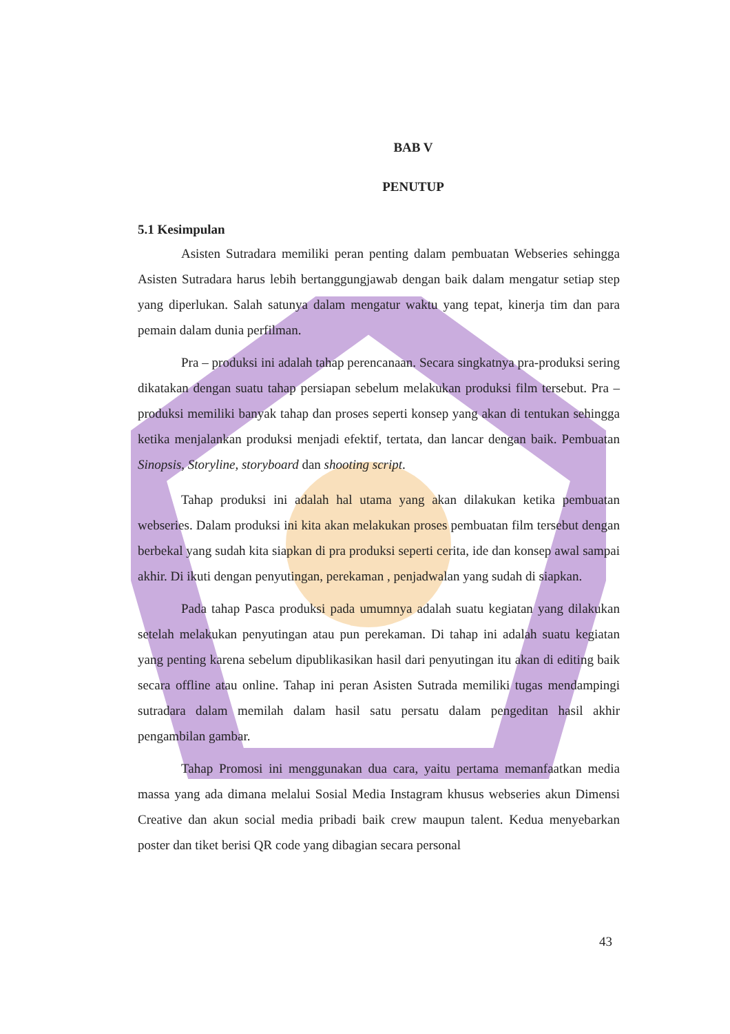BAB V
PENUTUP
5.1 Kesimpulan
Asisten Sutradara memiliki peran penting dalam pembuatan Webseries sehingga Asisten Sutradara harus lebih bertanggungjawab dengan baik dalam mengatur setiap step yang diperlukan. Salah satunya dalam mengatur waktu yang tepat, kinerja tim dan para pemain dalam dunia perfilman.
Pra – produksi ini adalah tahap perencanaan. Secara singkatnya pra-produksi sering dikatakan dengan suatu tahap persiapan sebelum melakukan produksi film tersebut. Pra – produksi memiliki banyak tahap dan proses seperti konsep yang akan di tentukan sehingga ketika menjalankan produksi menjadi efektif, tertata, dan lancar dengan baik. Pembuatan Sinopsis, Storyline, storyboard dan shooting script.
Tahap produksi ini adalah hal utama yang akan dilakukan ketika pembuatan webseries. Dalam produksi ini kita akan melakukan proses pembuatan film tersebut dengan berbekal yang sudah kita siapkan di pra produksi seperti cerita, ide dan konsep awal sampai akhir. Di ikuti dengan penyutingan, perekaman , penjadwalan yang sudah di siapkan.
Pada tahap Pasca produksi pada umumnya adalah suatu kegiatan yang dilakukan setelah melakukan penyutingan atau pun perekaman. Di tahap ini adalah suatu kegiatan yang penting karena sebelum dipublikasikan hasil dari penyutingan itu akan di editing baik secara offline atau online. Tahap ini peran Asisten Sutrada memiliki tugas mendampingi sutradara dalam memilah dalam hasil satu persatu dalam pengeditan hasil akhir pengambilan gambar.
Tahap Promosi ini menggunakan dua cara, yaitu pertama memanfaatkan media massa yang ada dimana melalui Sosial Media Instagram khusus webseries akun Dimensi Creative dan akun social media pribadi baik crew maupun talent. Kedua menyebarkan poster dan tiket berisi QR code yang dibagian secara personal
43